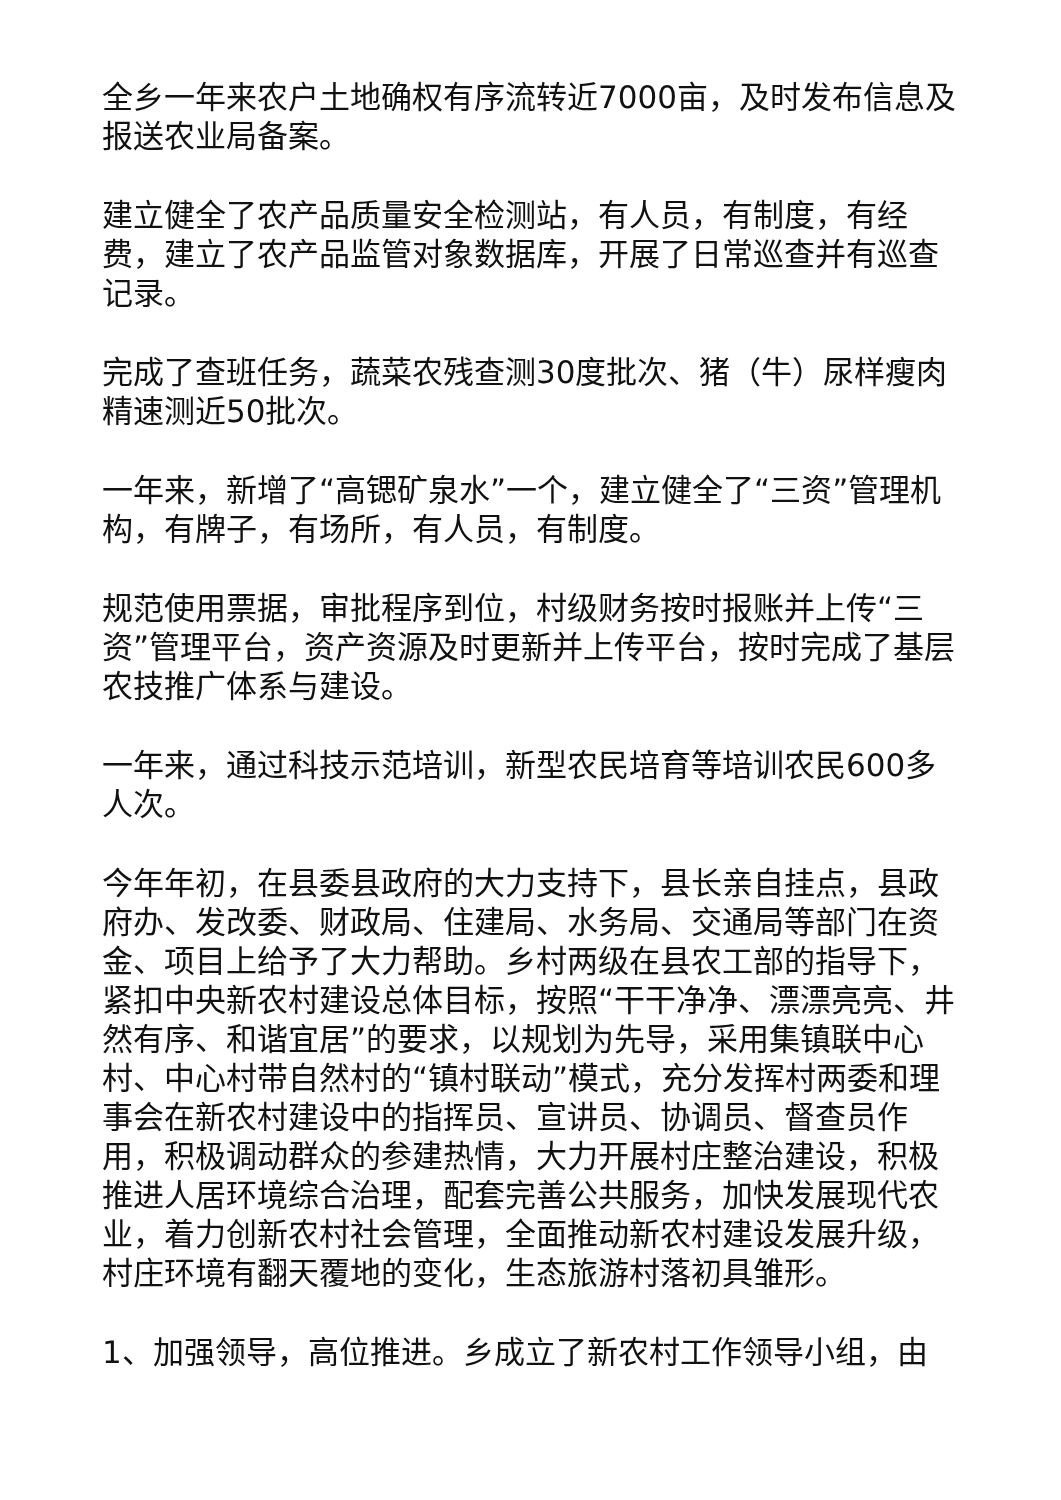全乡一年来农户土地确权有序流转近7000亩，及时发布信息及报送农业局备案。
建立健全了农产品质量安全检测站，有人员，有制度，有经费，建立了农产品监管对象数据库，开展了日常巡查并有巡查记录。
完成了查班任务，蔬菜农残查测30度批次、猪（牛）尿样瘦肉精速测近50批次。
一年来，新增了“高锶矿泉水”一个，建立健全了“三资”管理机构，有牌子，有场所，有人员，有制度。
规范使用票据，审批程序到位，村级财务按时报账并上传“三资”管理平台，资产资源及时更新并上传平台，按时完成了基层农技推广体系与建设。
一年来，通过科技示范培训，新型农民培育等培训农民600多人次。
今年年初，在县委县政府的大力支持下，县长亲自挂点，县政府办、发改委、财政局、住建局、水务局、交通局等部门在资金、项目上给予了大力帮助。乡村两级在县农工部的指导下，紧扣中央新农村建设总体目标，按照“干干净净、漂漂亮亮、井然有序、和谐宜居”的要求，以规划为先导，采用集镇联中心村、中心村带自然村的“镇村联动”模式，充分发挥村两委和理事会在新农村建设中的指挥员、宣讲员、协调员、督查员作用，积极调动群众的参建热情，大力开展村庄整治建设，积极推进人居环境综合治理，配套完善公共服务，加快发展现代农业，着力创新农村社会管理，全面推动新农村建设发展升级，村庄环境有翻天覆地的变化，生态旅游村落初具雏形。
1、加强领导，高位推进。乡成立了新农村工作领导小组，由